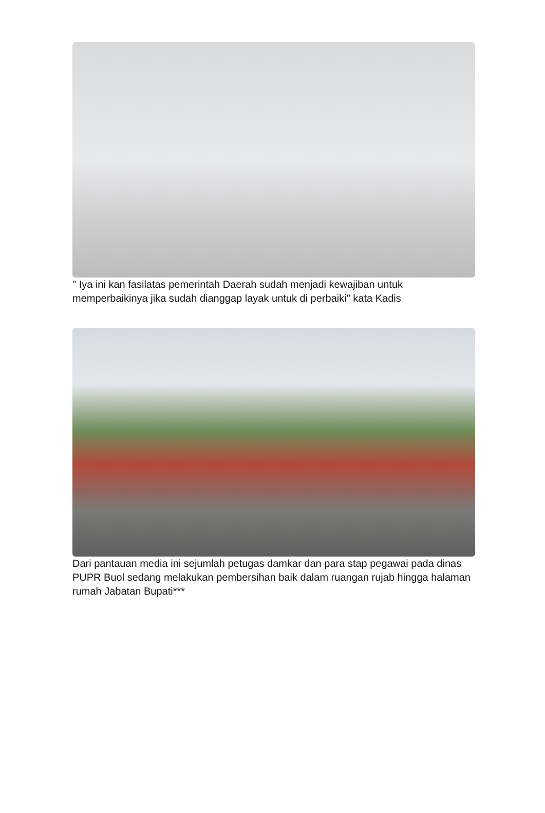" Iya ini kan fasilatas pemerintah Daerah sudah menjadi kewajiban untuk memperbaikinya jika sudah dianggap layak untuk di perbaiki" kata Kadis
Dari pantauan media ini sejumlah petugas damkar dan para stap pegawai pada dinas PUPR Buol sedang melakukan pembersihan baik dalam ruangan rujab hingga halaman rumah Jabatan Bupati***